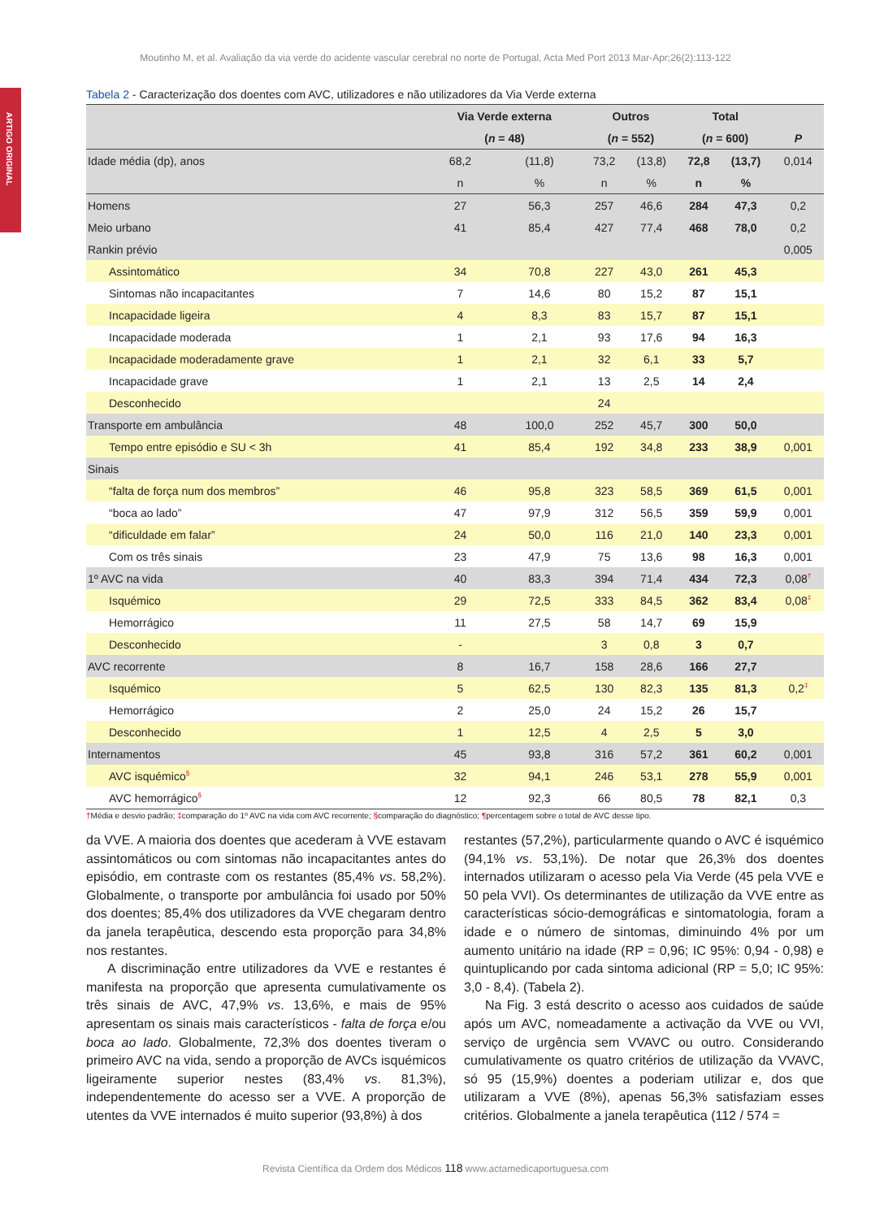Moutinho M, et al. Avaliação da via verde do acidente vascular cerebral no norte de Portugal, Acta Med Port 2013 Mar-Apr;26(2):113-122
ARTIGO ORIGINAL
Tabela 2 - Caracterização dos doentes com AVC, utilizadores e não utilizadores da Via Verde externa
| | Via Verde externa | | Outros | | Total | | |
| --- | --- | --- | --- | --- | --- | --- | --- |
| | ( n = 48) | | ( n = 552) | | ( n = 600) | | P |
| Idade média (dp), anos | 68,2 | (11,8) | 73,2 | (13,8) | 72,8 | (13,7) | 0,014 |
| | n | % | n | % | n | % | |
| Homens | 27 | 56,3 | 257 | 46,6 | 284 | 47,3 | 0,2 |
| Meio urbano | 41 | 85,4 | 427 | 77,4 | 468 | 78,0 | 0,2 |
| Rankin prévio | | | | | | | 0,005 |
| Assintomático | 34 | 70,8 | 227 | 43,0 | 261 | 45,3 | |
| Sintomas não incapacitantes | 7 | 14,6 | 80 | 15,2 | 87 | 15,1 | |
| Incapacidade ligeira | 4 | 8,3 | 83 | 15,7 | 87 | 15,1 | |
| Incapacidade moderada | 1 | 2,1 | 93 | 17,6 | 94 | 16,3 | |
| Incapacidade moderadamente grave | 1 | 2,1 | 32 | 6,1 | 33 | 5,7 | |
| Incapacidade grave | 1 | 2,1 | 13 | 2,5 | 14 | 2,4 | |
| Desconhecido | | | 24 | | | | |
| Transporte em ambulância | 48 | 100,0 | 252 | 45,7 | 300 | 50,0 | |
| Tempo entre episódio e SU < 3h | 41 | 85,4 | 192 | 34,8 | 233 | 38,9 | 0,001 |
| Sinais | | | | | | | |
| “falta de força num dos membros” | 46 | 95,8 | 323 | 58,5 | 369 | 61,5 | 0,001 |
| “boca ao lado” | 47 | 97,9 | 312 | 56,5 | 359 | 59,9 | 0,001 |
| “dificuldade em falar” | 24 | 50,0 | 116 | 21,0 | 140 | 23,3 | 0,001 |
| Com os três sinais | 23 | 47,9 | 75 | 13,6 | 98 | 16,3 | 0,001 |
| 1º AVC na vida | 40 | 83,3 | 394 | 71,4 | 434 | 72,3 | 0,08<sup>†</sup> |
| Isquémico | 29 | 72,5 | 333 | 84,5 | 362 | 83,4 | 0,08<sup>‡</sup> |
| Hemorrágico | 11 | 27,5 | 58 | 14,7 | 69 | 15,9 | |
| Desconhecido | - | | 3 | 0,8 | 3 | 0,7 | |
| AVC recorrente | 8 | 16,7 | 158 | 28,6 | 166 | 27,7 | |
| Isquémico | 5 | 62,5 | 130 | 82,3 | 135 | 81,3 | 0,2<sup>‡</sup> |
| Hemorrágico | 2 | 25,0 | 24 | 15,2 | 26 | 15,7 | |
| Desconhecido | 1 | 12,5 | 4 | 2,5 | 5 | 3,0 | |
| Internamentos | 45 | 93,8 | 316 | 57,2 | 361 | 60,2 | 0,001 |
| AVC isquémico<sup>§</sup> | 32 | 94,1 | 246 | 53,1 | 278 | 55,9 | 0,001 |
| AVC hemorrágico<sup>§</sup> | 12 | 92,3 | 66 | 80,5 | 78 | 82,1 | 0,3 |
†Média e desvio padrão; ‡comparação do 1º AVC na vida com AVC recorrente; §comparação do diagnóstico; ¶percentagem sobre o total de AVC desse tipo.
da VVE. A maioria dos doentes que acederam à VVE estavam assintomáticos ou com sintomas não incapacitantes antes do episódio, em contraste com os restantes (85,4% vs. 58,2%). Globalmente, o transporte por ambulância foi usado por 50% dos doentes; 85,4% dos utilizadores da VVE chegaram dentro da janela terapêutica, descendo esta proporção para 34,8% nos restantes.
A discriminação entre utilizadores da VVE e restantes é manifesta na proporção que apresenta cumulativamente os três sinais de AVC, 47,9% vs. 13,6%, e mais de 95% apresentam os sinais mais característicos - falta de força e/ou boca ao lado. Globalmente, 72,3% dos doentes tiveram o primeiro AVC na vida, sendo a proporção de AVCs isquémicos ligeiramente superior nestes (83,4% vs. 81,3%), independentemente do acesso ser a VVE. A proporção de utentes da VVE internados é muito superior (93,8%) à dos
restantes (57,2%), particularmente quando o AVC é isquémico (94,1% vs. 53,1%). De notar que 26,3% dos doentes internados utilizaram o acesso pela Via Verde (45 pela VVE e 50 pela VVI). Os determinantes de utilização da VVE entre as características sócio-demográficas e sintomatologia, foram a idade e o número de sintomas, diminuindo 4% por um aumento unitário na idade (RP = 0,96; IC 95%: 0,94 - 0,98) e quintuplicando por cada sintoma adicional (RP = 5,0; IC 95%: 3,0 - 8,4). (Tabela 2).
Na Fig. 3 está descrito o acesso aos cuidados de saúde após um AVC, nomeadamente a activação da VVE ou VVI, serviço de urgência sem VVAVC ou outro. Considerando cumulativamente os quatro critérios de utilização da VVAVC, só 95 (15,9%) doentes a poderiam utilizar e, dos que utilizaram a VVE (8%), apenas 56,3% satisfaziam esses critérios. Globalmente a janela terapêutica (112 / 574 =
Revista Científica da Ordem dos Médicos 118 www.actamedicaportuguesa.com